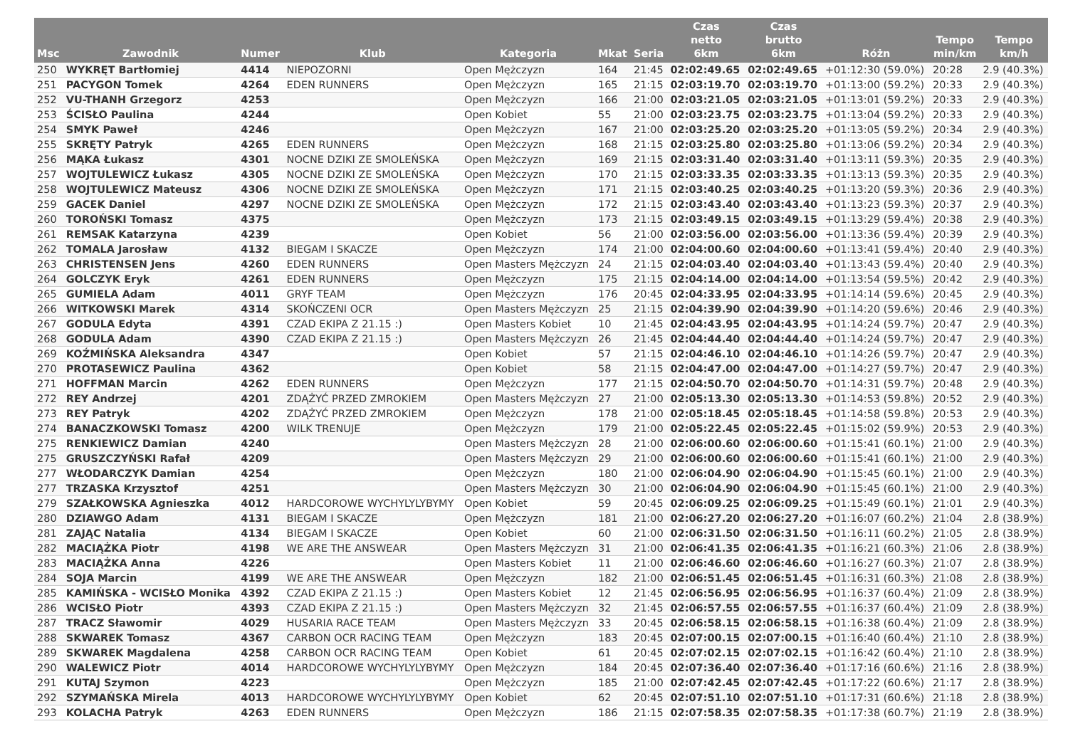| Msc | Zawodnik | Numer | Klub | Kategoria | Mkat | Seria | Czas netto 6km | Czas brutto 6km | Różn | Tempo min/km | Tempo km/h |
| --- | --- | --- | --- | --- | --- | --- | --- | --- | --- | --- | --- |
| 250 | WYKRĘT Bartłomiej | 4414 | NIEPOZORNI | Open Mężczyzn | 164 | 21:45 | 02:02:49.65 | 02:02:49.65 | +01:12:30 (59.0%) | 20:28 | 2.9 (40.3%) |
| 251 | PACYGON Tomek | 4264 | EDEN RUNNERS | Open Mężczyzn | 165 | 21:15 | 02:03:19.70 | 02:03:19.70 | +01:13:00 (59.2%) | 20:33 | 2.9 (40.3%) |
| 252 | VU-THANH Grzegorz | 4253 | | Open Mężczyzn | 166 | 21:00 | 02:03:21.05 | 02:03:21.05 | +01:13:01 (59.2%) | 20:33 | 2.9 (40.3%) |
| 253 | ŚCISŁO Paulina | 4244 | | Open Kobiet | 55 | 21:00 | 02:03:23.75 | 02:03:23.75 | +01:13:04 (59.2%) | 20:33 | 2.9 (40.3%) |
| 254 | SMYK Paweł | 4246 | | Open Mężczyzn | 167 | 21:00 | 02:03:25.20 | 02:03:25.20 | +01:13:05 (59.2%) | 20:34 | 2.9 (40.3%) |
| 255 | SKRĘTY Patryk | 4265 | EDEN RUNNERS | Open Mężczyzn | 168 | 21:15 | 02:03:25.80 | 02:03:25.80 | +01:13:06 (59.2%) | 20:34 | 2.9 (40.3%) |
| 256 | MĄKA Łukasz | 4301 | NOCNE DZIKI ZE SMOLEŃSKA | Open Mężczyzn | 169 | 21:15 | 02:03:31.40 | 02:03:31.40 | +01:13:11 (59.3%) | 20:35 | 2.9 (40.3%) |
| 257 | WOJTULEWICZ Łukasz | 4305 | NOCNE DZIKI ZE SMOLEŃSKA | Open Mężczyzn | 170 | 21:15 | 02:03:33.35 | 02:03:33.35 | +01:13:13 (59.3%) | 20:35 | 2.9 (40.3%) |
| 258 | WOJTULEWICZ Mateusz | 4306 | NOCNE DZIKI ZE SMOLEŃSKA | Open Mężczyzn | 171 | 21:15 | 02:03:40.25 | 02:03:40.25 | +01:13:20 (59.3%) | 20:36 | 2.9 (40.3%) |
| 259 | GACEK Daniel | 4297 | NOCNE DZIKI ZE SMOLEŃSKA | Open Mężczyzn | 172 | 21:15 | 02:03:43.40 | 02:03:43.40 | +01:13:23 (59.3%) | 20:37 | 2.9 (40.3%) |
| 260 | TOROŃSKI Tomasz | 4375 | | Open Mężczyzn | 173 | 21:15 | 02:03:49.15 | 02:03:49.15 | +01:13:29 (59.4%) | 20:38 | 2.9 (40.3%) |
| 261 | REMSAK Katarzyna | 4239 | | Open Kobiet | 56 | 21:00 | 02:03:56.00 | 02:03:56.00 | +01:13:36 (59.4%) | 20:39 | 2.9 (40.3%) |
| 262 | TOMALA Jarosław | 4132 | BIEGAM I SKACZE | Open Mężczyzn | 174 | 21:00 | 02:04:00.60 | 02:04:00.60 | +01:13:41 (59.4%) | 20:40 | 2.9 (40.3%) |
| 263 | CHRISTENSEN Jens | 4260 | EDEN RUNNERS | Open Masters Mężczyzn | 24 | 21:15 | 02:04:03.40 | 02:04:03.40 | +01:13:43 (59.4%) | 20:40 | 2.9 (40.3%) |
| 264 | GOLCZYK Eryk | 4261 | EDEN RUNNERS | Open Mężczyzn | 175 | 21:15 | 02:04:14.00 | 02:04:14.00 | +01:13:54 (59.5%) | 20:42 | 2.9 (40.3%) |
| 265 | GUMIELA Adam | 4011 | GRYF TEAM | Open Mężczyzn | 176 | 20:45 | 02:04:33.95 | 02:04:33.95 | +01:14:14 (59.6%) | 20:45 | 2.9 (40.3%) |
| 266 | WITKOWSKI Marek | 4314 | SKOŃCZENI OCR | Open Masters Mężczyzn | 25 | 21:15 | 02:04:39.90 | 02:04:39.90 | +01:14:20 (59.6%) | 20:46 | 2.9 (40.3%) |
| 267 | GODULA Edyta | 4391 | CZAD EKIPA Z 21.15 :) | Open Masters Kobiet | 10 | 21:45 | 02:04:43.95 | 02:04:43.95 | +01:14:24 (59.7%) | 20:47 | 2.9 (40.3%) |
| 268 | GODULA Adam | 4390 | CZAD EKIPA Z 21.15 :) | Open Masters Mężczyzn | 26 | 21:45 | 02:04:44.40 | 02:04:44.40 | +01:14:24 (59.7%) | 20:47 | 2.9 (40.3%) |
| 269 | KOŹMIŃSKA Aleksandra | 4347 | | Open Kobiet | 57 | 21:15 | 02:04:46.10 | 02:04:46.10 | +01:14:26 (59.7%) | 20:47 | 2.9 (40.3%) |
| 270 | PROTASEWICZ Paulina | 4362 | | Open Kobiet | 58 | 21:15 | 02:04:47.00 | 02:04:47.00 | +01:14:27 (59.7%) | 20:47 | 2.9 (40.3%) |
| 271 | HOFFMAN Marcin | 4262 | EDEN RUNNERS | Open Mężczyzn | 177 | 21:15 | 02:04:50.70 | 02:04:50.70 | +01:14:31 (59.7%) | 20:48 | 2.9 (40.3%) |
| 272 | REY Andrzej | 4201 | ZDĄŻYĆ PRZED ZMROKIEM | Open Masters Mężczyzn | 27 | 21:00 | 02:05:13.30 | 02:05:13.30 | +01:14:53 (59.8%) | 20:52 | 2.9 (40.3%) |
| 273 | REY Patryk | 4202 | ZDĄŻYĆ PRZED ZMROKIEM | Open Mężczyzn | 178 | 21:00 | 02:05:18.45 | 02:05:18.45 | +01:14:58 (59.8%) | 20:53 | 2.9 (40.3%) |
| 274 | BANACZKOWSKI Tomasz | 4200 | WILK TRENUJE | Open Mężczyzn | 179 | 21:00 | 02:05:22.45 | 02:05:22.45 | +01:15:02 (59.9%) | 20:53 | 2.9 (40.3%) |
| 275 | RENKIEWICZ Damian | 4240 | | Open Masters Mężczyzn | 28 | 21:00 | 02:06:00.60 | 02:06:00.60 | +01:15:41 (60.1%) | 21:00 | 2.9 (40.3%) |
| 275 | GRUSZCZYŃSKI Rafał | 4209 | | Open Masters Mężczyzn | 29 | 21:00 | 02:06:00.60 | 02:06:00.60 | +01:15:41 (60.1%) | 21:00 | 2.9 (40.3%) |
| 277 | WŁODARCZYK Damian | 4254 | | Open Mężczyzn | 180 | 21:00 | 02:06:04.90 | 02:06:04.90 | +01:15:45 (60.1%) | 21:00 | 2.9 (40.3%) |
| 277 | TRZASKA Krzysztof | 4251 | | Open Masters Mężczyzn | 30 | 21:00 | 02:06:04.90 | 02:06:04.90 | +01:15:45 (60.1%) | 21:00 | 2.9 (40.3%) |
| 279 | SZAŁKOWSKA Agnieszka | 4012 | HARDCOROWE WYCHYLYLYBYMY | Open Kobiet | 59 | 20:45 | 02:06:09.25 | 02:06:09.25 | +01:15:49 (60.1%) | 21:01 | 2.9 (40.3%) |
| 280 | DZIAWGO Adam | 4131 | BIEGAM I SKACZE | Open Mężczyzn | 181 | 21:00 | 02:06:27.20 | 02:06:27.20 | +01:16:07 (60.2%) | 21:04 | 2.8 (38.9%) |
| 281 | ZAJĄC Natalia | 4134 | BIEGAM I SKACZE | Open Kobiet | 60 | 21:00 | 02:06:31.50 | 02:06:31.50 | +01:16:11 (60.2%) | 21:05 | 2.8 (38.9%) |
| 282 | MACIĄŻKA Piotr | 4198 | WE ARE THE ANSWEAR | Open Masters Mężczyzn | 31 | 21:00 | 02:06:41.35 | 02:06:41.35 | +01:16:21 (60.3%) | 21:06 | 2.8 (38.9%) |
| 283 | MACIĄŻKA Anna | 4226 | | Open Masters Kobiet | 11 | 21:00 | 02:06:46.60 | 02:06:46.60 | +01:16:27 (60.3%) | 21:07 | 2.8 (38.9%) |
| 284 | SOJA Marcin | 4199 | WE ARE THE ANSWEAR | Open Mężczyzn | 182 | 21:00 | 02:06:51.45 | 02:06:51.45 | +01:16:31 (60.3%) | 21:08 | 2.8 (38.9%) |
| 285 | KAMIŃSKA - WCISŁO Monika | 4392 | CZAD EKIPA Z 21.15 :) | Open Masters Kobiet | 12 | 21:45 | 02:06:56.95 | 02:06:56.95 | +01:16:37 (60.4%) | 21:09 | 2.8 (38.9%) |
| 286 | WCISŁO Piotr | 4393 | CZAD EKIPA Z 21.15 :) | Open Masters Mężczyzn | 32 | 21:45 | 02:06:57.55 | 02:06:57.55 | +01:16:37 (60.4%) | 21:09 | 2.8 (38.9%) |
| 287 | TRACZ Sławomir | 4029 | HUSARIA RACE TEAM | Open Masters Mężczyzn | 33 | 20:45 | 02:06:58.15 | 02:06:58.15 | +01:16:38 (60.4%) | 21:09 | 2.8 (38.9%) |
| 288 | SKWAREK Tomasz | 4367 | CARBON OCR RACING TEAM | Open Mężczyzn | 183 | 20:45 | 02:07:00.15 | 02:07:00.15 | +01:16:40 (60.4%) | 21:10 | 2.8 (38.9%) |
| 289 | SKWAREK Magdalena | 4258 | CARBON OCR RACING TEAM | Open Kobiet | 61 | 20:45 | 02:07:02.15 | 02:07:02.15 | +01:16:42 (60.4%) | 21:10 | 2.8 (38.9%) |
| 290 | WALEWICZ Piotr | 4014 | HARDCOROWE WYCHYLYLYBYMY | Open Mężczyzn | 184 | 20:45 | 02:07:36.40 | 02:07:36.40 | +01:17:16 (60.6%) | 21:16 | 2.8 (38.9%) |
| 291 | KUTAJ Szymon | 4223 | | Open Mężczyzn | 185 | 21:00 | 02:07:42.45 | 02:07:42.45 | +01:17:22 (60.6%) | 21:17 | 2.8 (38.9%) |
| 292 | SZYMAŃSKA Mirela | 4013 | HARDCOROWE WYCHYLYLYBYMY | Open Kobiet | 62 | 20:45 | 02:07:51.10 | 02:07:51.10 | +01:17:31 (60.6%) | 21:18 | 2.8 (38.9%) |
| 293 | KOLACHA Patryk | 4263 | EDEN RUNNERS | Open Mężczyzn | 186 | 21:15 | 02:07:58.35 | 02:07:58.35 | +01:17:38 (60.7%) | 21:19 | 2.8 (38.9%) |